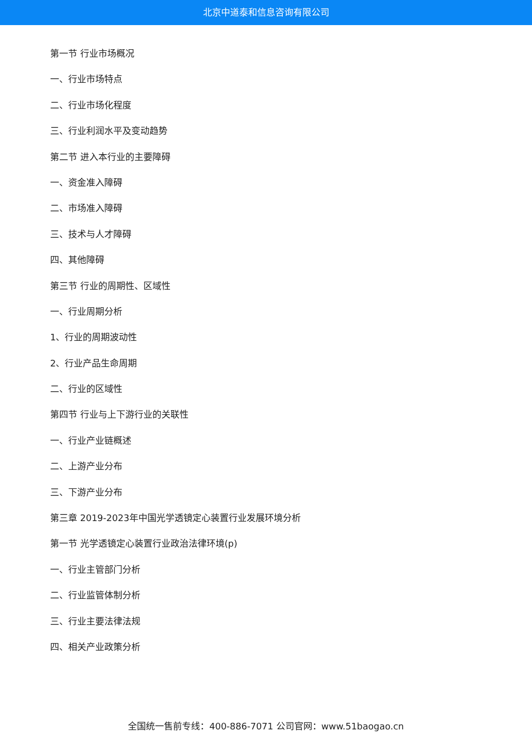北京中道泰和信息咨询有限公司
第一节 行业市场概况
一、行业市场特点
二、行业市场化程度
三、行业利润水平及变动趋势
第二节 进入本行业的主要障碍
一、资金准入障碍
二、市场准入障碍
三、技术与人才障碍
四、其他障碍
第三节 行业的周期性、区域性
一、行业周期分析
1、行业的周期波动性
2、行业产品生命周期
二、行业的区域性
第四节 行业与上下游行业的关联性
一、行业产业链概述
二、上游产业分布
三、下游产业分布
第三章 2019-2023年中国光学透镜定心装置行业发展环境分析
第一节 光学透镜定心装置行业政治法律环境(p)
一、行业主管部门分析
二、行业监管体制分析
三、行业主要法律法规
四、相关产业政策分析
全国统一售前专线：400-886-7071 公司官网：www.51baogao.cn